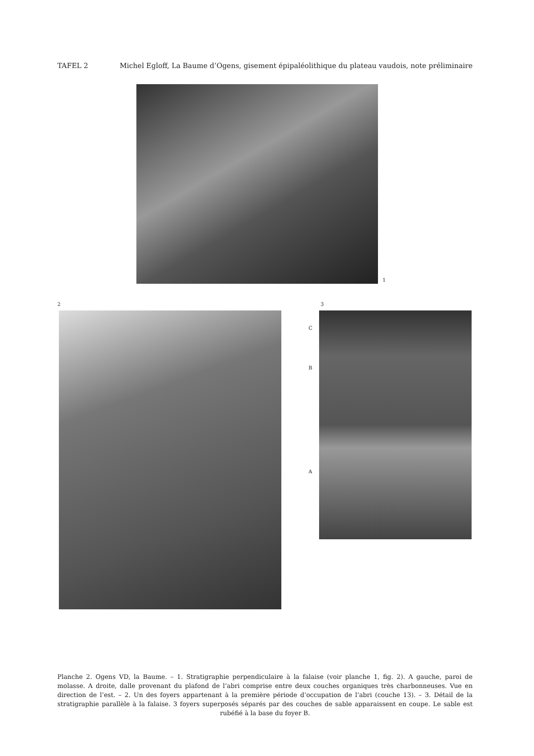TAFEL 2 Michel Egloff, La Baume d’Ogens, gisement épipaléolithique du plateau vaudois, note préliminaire
1
2 3
C
B
A
Planche 2. Ogens VD, la Baume. – 1. Stratigraphie perpendiculaire à la falaise (voir planche 1, fig. 2). A gauche, paroi de molasse. A droite, dalle provenant du plafond de l’abri comprise entre deux couches organiques très charbonneuses. Vue en direction de l’est. – 2. Un des foyers appartenant à la première période d’occupation de l’abri (couche 13). – 3. Détail de la stratigraphie parallèle à la falaise. 3 foyers superposés séparés par des couches de sable apparaissent en coupe. Le sable est rubéfié à la base du foyer B.